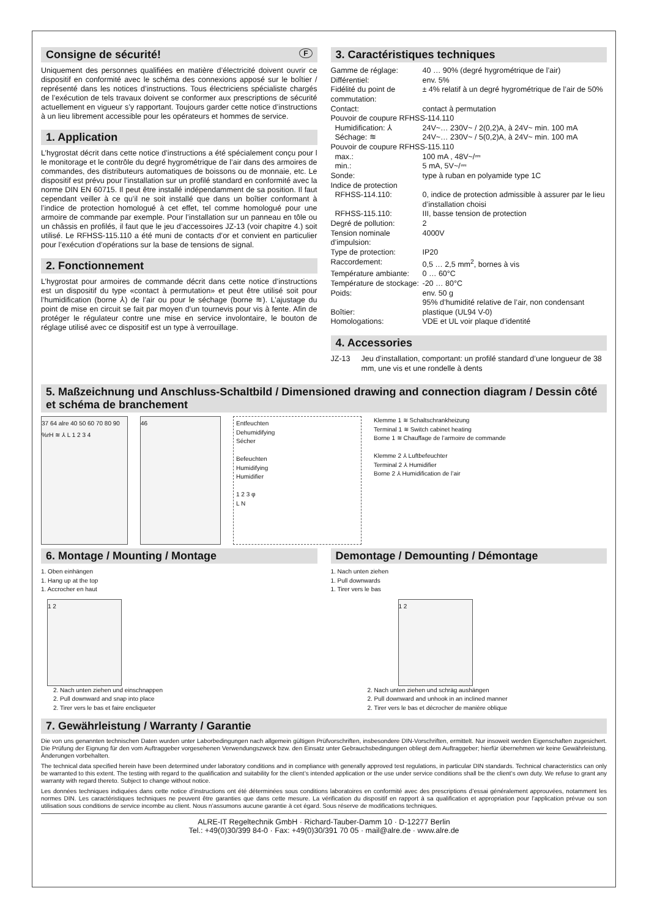Consigne de sécurité! F
Uniquement des personnes qualifiées en matière d’électricité doivent ouvrir ce dispositif en conformité avec le schéma des connexions apposé sur le boîtier / représenté dans les notices d’instructions. Tous électriciens spécialiste chargés de l’exécution de tels travaux doivent se conformer aux prescriptions de sécurité actuellement en vigueur s’y rapportant. Toujours garder cette notice d’instructions à un lieu librement accessible pour les opérateurs et hommes de service.
1. Application
L’hygrostat décrit dans cette notice d’instructions a été spécialement conçu pour l le monitorage et le contrôle du degré hygrométrique de l’air dans des armoires de commandes, des distributeurs automatiques de boissons ou de monnaie, etc. Le dispositif est prévu pour l’installation sur un profilé standard en conformité avec la norme DIN EN 60715. Il peut être installé indépendamment de sa position. Il faut cependant veiller à ce qu’il ne soit installé que dans un boîtier conformant à l’indice de protection homologué à cet effet, tel comme homologué pour une armoire de commande par exemple. Pour l’installation sur un panneau en tôle ou un châssis en profilés, il faut que le jeu d’accessoires JZ-13 (voir chapitre 4.) soit utilisé. Le RFHSS-115.110 a été muni de contacts d’or et convient en particulier pour l’exécution d’opérations sur la base de tensions de signal.
2. Fonctionnement
L’hygrostat pour armoires de commande décrit dans cette notice d’instructions est un dispositif du type «contact à permutation» et peut être utilisé soit pour l’humidification (borne ⅄) de l’air ou pour le séchage (borne ≋). L’ajustage du point de mise en circuit se fait par moyen d’un tournevis pour vis à fente. Afin de protéger le régulateur contre une mise en service involontaire, le bouton de réglage utilisé avec ce dispositif est un type à verrouillage.
3. Caractéristiques techniques
| Gamme de réglage: | 40 … 90% (degré hygrométrique de l’air) |
| Différentiel: | env. 5% |
| Fidélité du point de commutation: | ± 4% relatif à un degré hygrométrique de l’air de 50% |
| Contact: | contact à permutation |
| Pouvoir de coupure RFHSS-114.110 | |
| Humidification: ⅄ | 24V~… 230V~ / 2(0,2)A, à 24V~ min. 100 mA |
| Séchage: ≋ | 24V~… 230V~ / 5(0,2)A, à 24V~ min. 100 mA |
| Pouvoir de coupure RFHSS-115.110 | |
| max.: | 100 mA , 48V~/⎓ |
| min.: | 5 mA, 5V~/⎓ |
| Sonde: | type à ruban en polyamide type 1C |
| Indice de protection | |
| RFHSS-114.110: | 0, indice de protection admissible à assurer par le lieu d’installation choisi |
| RFHSS-115.110: | III, basse tension de protection |
| Degré de pollution: | 2 |
| Tension nominale d’impulsion: | 4000V |
| Type de protection: | IP20 |
| Raccordement: | 0,5 … 2,5 mm<sup>2</sup>, bornes à vis |
| Température ambiante: | 0 … 60°C |
| Température de stockage: | -20 … 80°C |
| Poids: | env. 50 g 95% d’humidité relative de l’air, non condensant |
| Boîtier: | plastique (UL94 V-0) |
| Homologations: | VDE et UL voir plaque d’identité |
4. Accessories
| JZ-13 | Jeu d’installation, comportant: un profilé standard d’une longueur de 38 mm, une vis et une rondelle à dents |
5. Maßzeichnung und Anschluss-Schaltbild / Dimensioned drawing and connection diagram / Dessin côté et schéma de branchement
37 64 alre 40 50 60 70 80 90 %rH ≋ ⅄ L 1 2 3 4
46
Entfeuchten
Dehumidifying
Sécher
Befeuchten
Humidifying
Humidifier
1 2 3 φ
L N
Klemme 1 ≋ Schaltschrankheizung
Terminal 1 ≋ Switch cabinet heating
Borne 1 ≋ Chauffage de l’armoire de commande
Klemme 2 ⅄ Luftbefeuchter
Terminal 2 ⅄ Humidifier
Borne 2 ⅄ Humidification de l’air
6. Montage / Mounting / Montage
1. Oben einhängen
1. Hang up at the top
1. Accrocher en haut
1 2
2. Nach unten ziehen und einschnappen
2. Pull downward and snap into place
2. Tirer vers le bas et faire encliqueter
Demontage / Demounting / Démontage
1. Nach unten ziehen
1. Pull downwards
1. Tirer vers le bas
1 2
2. Nach unten ziehen und schräg aushängen
2. Pull downward and unhook in an inclined manner
2. Tirer vers le bas et décrocher de manière oblique
7. Gewährleistung / Warranty / Garantie
Die von uns genannten technischen Daten wurden unter Laborbedingungen nach allgemein gültigen Prüfvorschriften, insbesondere DIN-Vorschriften, ermittelt. Nur insoweit werden Eigenschaften zugesichert. Die Prüfung der Eignung für den vom Auftraggeber vorgesehenen Verwendungszweck bzw. den Einsatz unter Gebrauchsbedingungen obliegt dem Auftraggeber; hierfür übernehmen wir keine Gewährleistung. Änderungen vorbehalten.
The technical data specified herein have been determined under laboratory conditions and in compliance with generally approved test regulations, in particular DIN standards. Technical characteristics can only be warranted to this extent. The testing with regard to the qualification and suitability for the client’s intended application or the use under service conditions shall be the client’s own duty. We refuse to grant any warranty with regard thereto. Subject to change without notice.
Les données techniques indiquées dans cette notice d’instructions ont été déterminées sous conditions laboratoires en conformité avec des prescriptions d’essai généralement approuvées, notamment les normes DIN. Les caractéristiques techniques ne peuvent être garanties que dans cette mesure. La vérification du dispositif en rapport à sa qualification et appropriation pour l’application prévue ou son utilisation sous conditions de service incombe au client. Nous n’assumons aucune garantie à cet égard. Sous réserve de modifications techniques.
ALRE-IT Regeltechnik GmbH · Richard-Tauber-Damm 10 · D-12277 Berlin
Tel.: +49(0)30/399 84-0 · Fax: +49(0)30/391 70 05 · mail@alre.de · www.alre.de